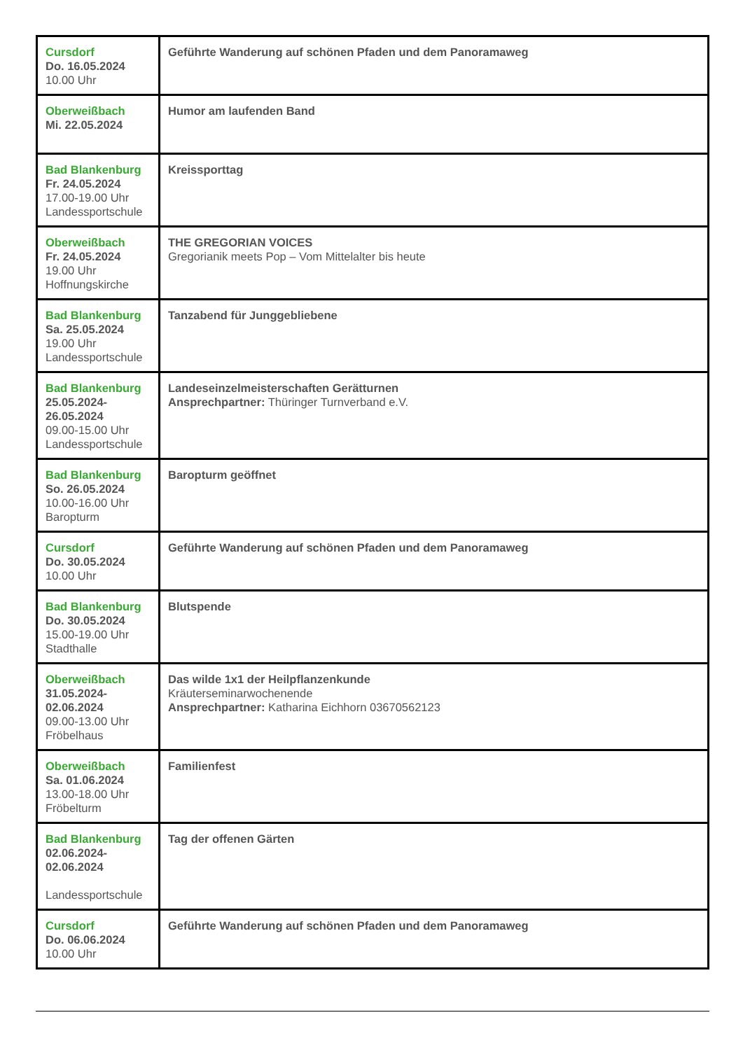| Cursdorf Do. 16.05.2024 10.00 Uhr | Geführte Wanderung auf schönen Pfaden und dem Panoramaweg |
| Oberweißbach Mi. 22.05.2024 | Humor am laufenden Band |
| Bad Blankenburg Fr. 24.05.2024 17.00-19.00 Uhr Landessportschule | Kreissporttag |
| Oberweißbach Fr. 24.05.2024 19.00 Uhr Hoffnungskirche | THE GREGORIAN VOICES Gregorianik meets Pop – Vom Mittelalter bis heute |
| Bad Blankenburg Sa. 25.05.2024 19.00 Uhr Landessportschule | Tanzabend für Junggebliebene |
| Bad Blankenburg 25.05.2024- 26.05.2024 09.00-15.00 Uhr Landessportschule | Landeseinzelmeisterschaften Gerätturnen Ansprechpartner: Thüringer Turnverband e.V. |
| Bad Blankenburg So. 26.05.2024 10.00-16.00 Uhr Baropturm | Baropturm geöffnet |
| Cursdorf Do. 30.05.2024 10.00 Uhr | Geführte Wanderung auf schönen Pfaden und dem Panoramaweg |
| Bad Blankenburg Do. 30.05.2024 15.00-19.00 Uhr Stadthalle | Blutspende |
| Oberweißbach 31.05.2024- 02.06.2024 09.00-13.00 Uhr Fröbelhaus | Das wilde 1x1 der Heilpflanzenkunde Kräuterseminarwochenende Ansprechpartner: Katharina Eichhorn 03670562123 |
| Oberweißbach Sa. 01.06.2024 13.00-18.00 Uhr Fröbelturm | Familienfest |
| Bad Blankenburg 02.06.2024- 02.06.2024 Landessportschule | Tag der offenen Gärten |
| Cursdorf Do. 06.06.2024 10.00 Uhr | Geführte Wanderung auf schönen Pfaden und dem Panoramaweg |